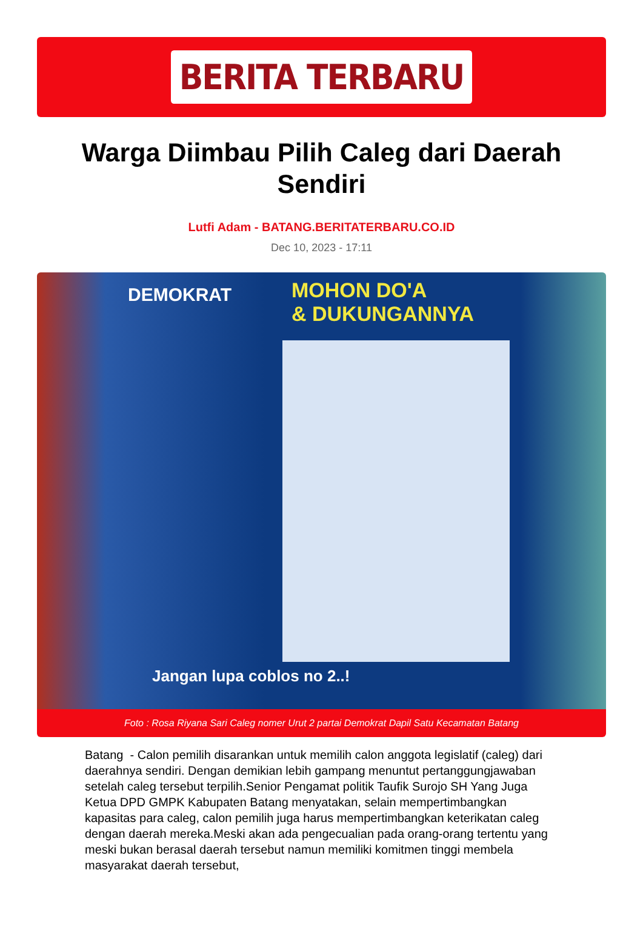BERITA TERBARU
Warga Diimbau Pilih Caleg dari Daerah Sendiri
Lutfi Adam - BATANG.BERITATERBARU.CO.ID
Dec 10, 2023 - 17:11
DEMOKRAT
MOHON DO'A
& DUKUNGANNYA
Jangan lupa coblos no 2..!
Foto : Rosa Riyana Sari Caleg nomer Urut 2 partai Demokrat Dapil Satu Kecamatan Batang
Batang - Calon pemilih disarankan untuk memilih calon anggota legislatif (caleg) dari daerahnya sendiri. Dengan demikian lebih gampang menuntut pertanggungjawaban setelah caleg tersebut terpilih.Senior Pengamat politik Taufik Surojo SH Yang Juga Ketua DPD GMPK Kabupaten Batang menyatakan, selain mempertimbangkan kapasitas para caleg, calon pemilih juga harus mempertimbangkan keterikatan caleg dengan daerah mereka.Meski akan ada pengecualian pada orang-orang tertentu yang meski bukan berasal daerah tersebut namun memiliki komitmen tinggi membela masyarakat daerah tersebut,